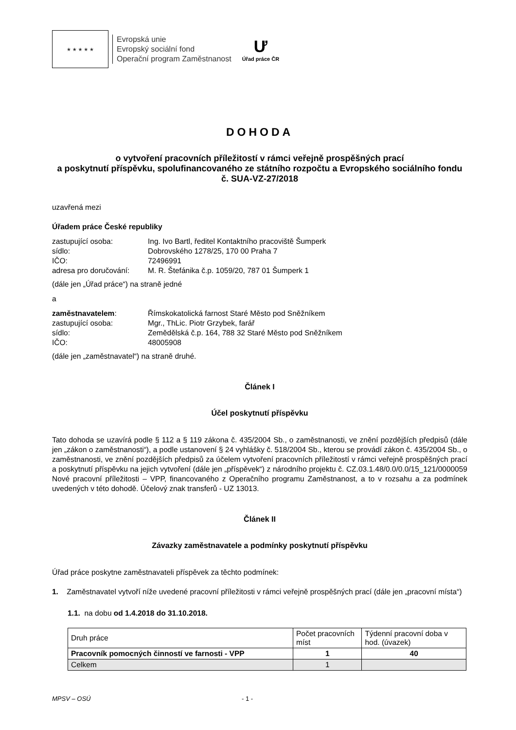★ ★ ★ ★ ★
Evropská unie
Evropský sociální fond
Operační program Zaměstnanost
Ư
Úřad práce ČR
DOHODA
o vytvoření pracovních příležitostí v rámci veřejně prospěšných prací
a poskytnutí příspěvku, spolufinancovaného ze státního rozpočtu a Evropského sociálního fondu
č. SUA-VZ-27/2018
uzavřená mezi
Úřadem práce České republiky
zastupující osoba: Ing. Ivo Bartl, ředitel Kontaktního pracoviště Šumperk sídlo: Dobrovského 1278/25, 170 00 Praha 7 IČO: 72496991 adresa pro doručování: M. R. Štefánika č.p. 1059/20, 787 01 Šumperk 1
(dále jen „Úřad práce“) na straně jedné
a
zaměstnavatelem: Římskokatolická farnost Staré Město pod Sněžníkem zastupující osoba: Mgr., ThLic. Piotr Grzybek, farář sídlo: Zemědělská č.p. 164, 788 32 Staré Město pod Sněžníkem IČO: 48005908
(dále jen „zaměstnavatel“) na straně druhé.
Článek I
Účel poskytnutí příspěvku
Tato dohoda se uzavírá podle § 112 a § 119 zákona č. 435/2004 Sb., o zaměstnanosti, ve znění pozdějších předpisů (dále jen „zákon o zaměstnanosti“), a podle ustanovení § 24 vyhlášky č. 518/2004 Sb., kterou se provádí zákon č. 435/2004 Sb., o zaměstnanosti, ve znění pozdějších předpisů za účelem vytvoření pracovních příležitostí v rámci veřejně prospěšných prací a poskytnutí příspěvku na jejich vytvoření (dále jen „příspěvek“) z národního projektu č. CZ.03.1.48/0.0/0.0/15_121/0000059 Nové pracovní příležitosti – VPP, financovaného z Operačního programu Zaměstnanost, a to v rozsahu a za podmínek uvedených v této dohodě. Účelový znak transferů - UZ 13013.
Článek II
Závazky zaměstnavatele a podmínky poskytnutí příspěvku
Úřad práce poskytne zaměstnavateli příspěvek za těchto podmínek:
1. Zaměstnavatel vytvoří níže uvedené pracovní příležitosti v rámci veřejně prospěšných prací (dále jen „pracovní místa“)
1.1. na dobu od 1.4.2018 do 31.10.2018.
| Druh práce | Počet pracovních míst | Týdenní pracovní doba v hod. (úvazek) |
| --- | --- | --- |
| Pracovník pomocných činností ve farnosti - VPP | 1 | 40 |
| Celkem | 1 | |
MPSV – OSÚ - 1 -